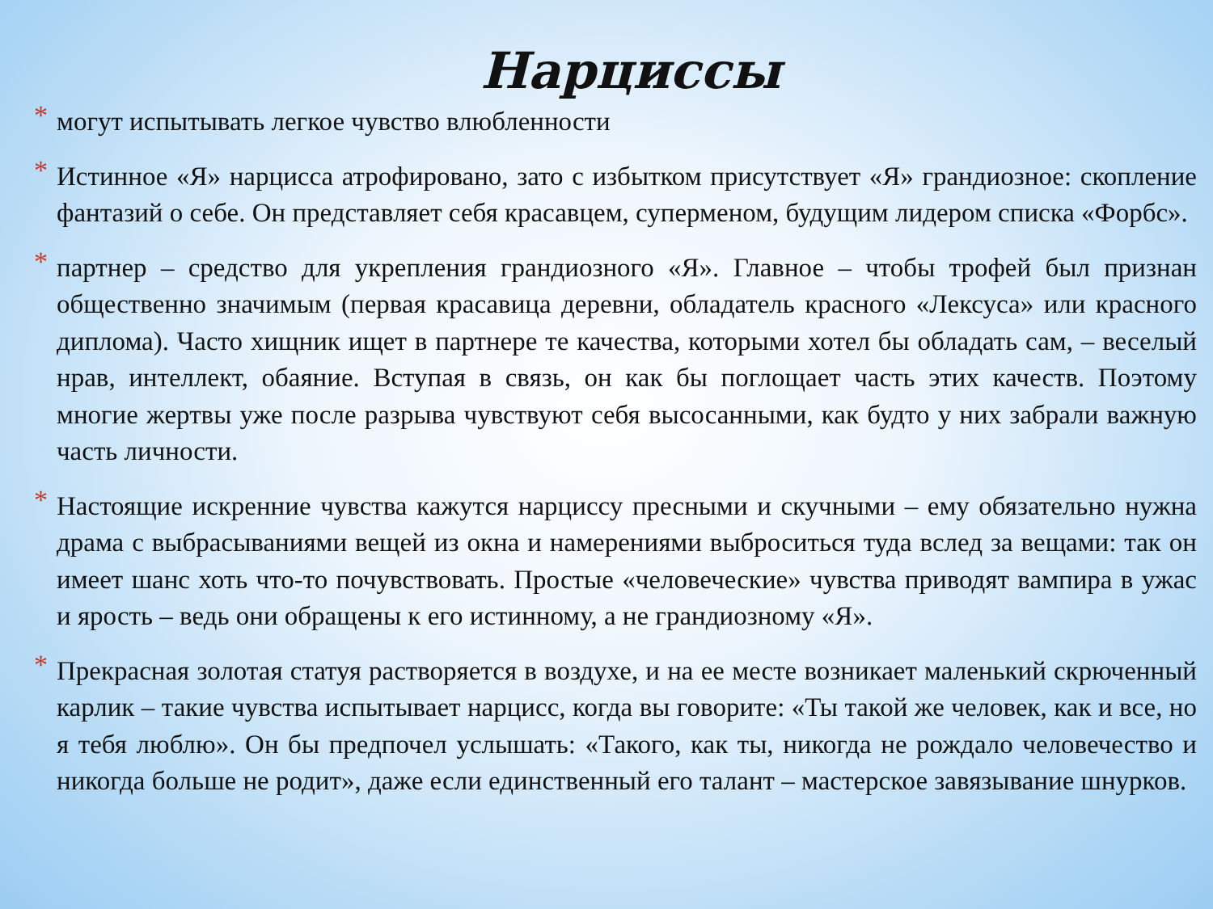Нарциссы
* могут испытывать легкое чувство влюбленности
* Истинное «Я» нарцисса атрофировано, зато с избытком присутствует «Я» грандиозное: скопление фантазий о себе. Он представляет себя красавцем, суперменом, будущим лидером списка «Форбс».
* партнер – средство для укрепления грандиозного «Я». Главное – чтобы трофей был признан общественно значимым (первая красавица деревни, обладатель красного «Лексуса» или красного диплома). Часто хищник ищет в партнере те качества, которыми хотел бы обладать сам, – веселый нрав, интеллект, обаяние. Вступая в связь, он как бы поглощает часть этих качеств. Поэтому многие жертвы уже после разрыва чувствуют себя высосанными, как будто у них забрали важную часть личности.
* Настоящие искренние чувства кажутся нарциссу пресными и скучными – ему обязательно нужна драма с выбрасываниями вещей из окна и намерениями выброситься туда вслед за вещами: так он имеет шанс хоть что-то почувствовать. Простые «человеческие» чувства приводят вампира в ужас и ярость – ведь они обращены к его истинному, а не грандиозному «Я».
* Прекрасная золотая статуя растворяется в воздухе, и на ее месте возникает маленький скрюченный карлик – такие чувства испытывает нарцисс, когда вы говорите: «Ты такой же человек, как и все, но я тебя люблю». Он бы предпочел услышать: «Такого, как ты, никогда не рождало человечество и никогда больше не родит», даже если единственный его талант – мастерское завязывание шнурков.